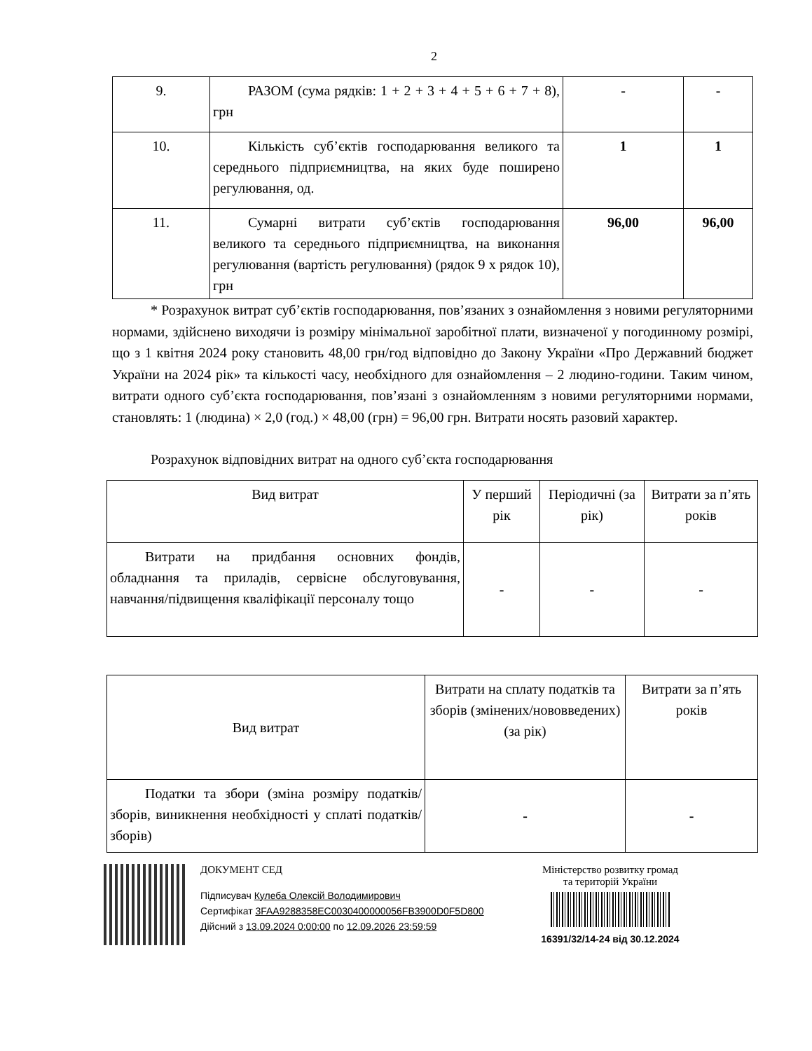2
| 9. | РАЗОМ (сума рядків: 1 + 2 + 3 + 4 + 5 + 6 + 7 + 8), грн | - | - |
| 10. | Кількість суб’єктів господарювання великого та середнього підприємництва, на яких буде поширено регулювання, од. | 1 | 1 |
| 11. | Сумарні витрати суб’єктів господарювання великого та середнього підприємництва, на виконання регулювання (вартість регулювання) (рядок 9 х рядок 10), грн | 96,00 | 96,00 |
* Розрахунок витрат суб’єктів господарювання, пов’язаних з ознайомлення з новими регуляторними нормами, здійснено виходячи із розміру мінімальної заробітної плати, визначеної у погодинному розмірі, що з 1 квітня 2024 року становить 48,00 грн/год відповідно до Закону України «Про Державний бюджет України на 2024 рік» та кількості часу, необхідного для ознайомлення – 2 людино-години. Таким чином, витрати одного суб’єкта господарювання, пов’язані з ознайомленням з новими регуляторними нормами, становлять: 1 (людина) × 2,0 (год.) × 48,00 (грн) = 96,00 грн. Витрати носять разовий характер.
Розрахунок відповідних витрат на одного суб’єкта господарювання
| Вид витрат | У перший рік | Періодичні (за рік) | Витрати за п’ять років |
| --- | --- | --- | --- |
| Витрати на придбання основних фондів, обладнання та приладів, сервісне обслуговування, навчання/підвищення кваліфікації персоналу тощо | - | - | - |
| Вид витрат | Витрати на сплату податків та зборів (змінених/нововведених) (за рік) | Витрати за п’ять років |
| --- | --- | --- |
| Податки та збори (зміна розміру податків/зборів, виникнення необхідності у сплаті податків/зборів) | - | - |
ДОКУМЕНТ СЕД
Підписувач Кулеба Олексій Володимирович
Сертифікат 3FAA9288358EC0030400000056FB3900D0F5D800
Дійсний з 13.09.2024 0:00:00 по 12.09.2026 23:59:59
Міністерство розвитку громад
та територій України
16391/32/14-24 від 30.12.2024